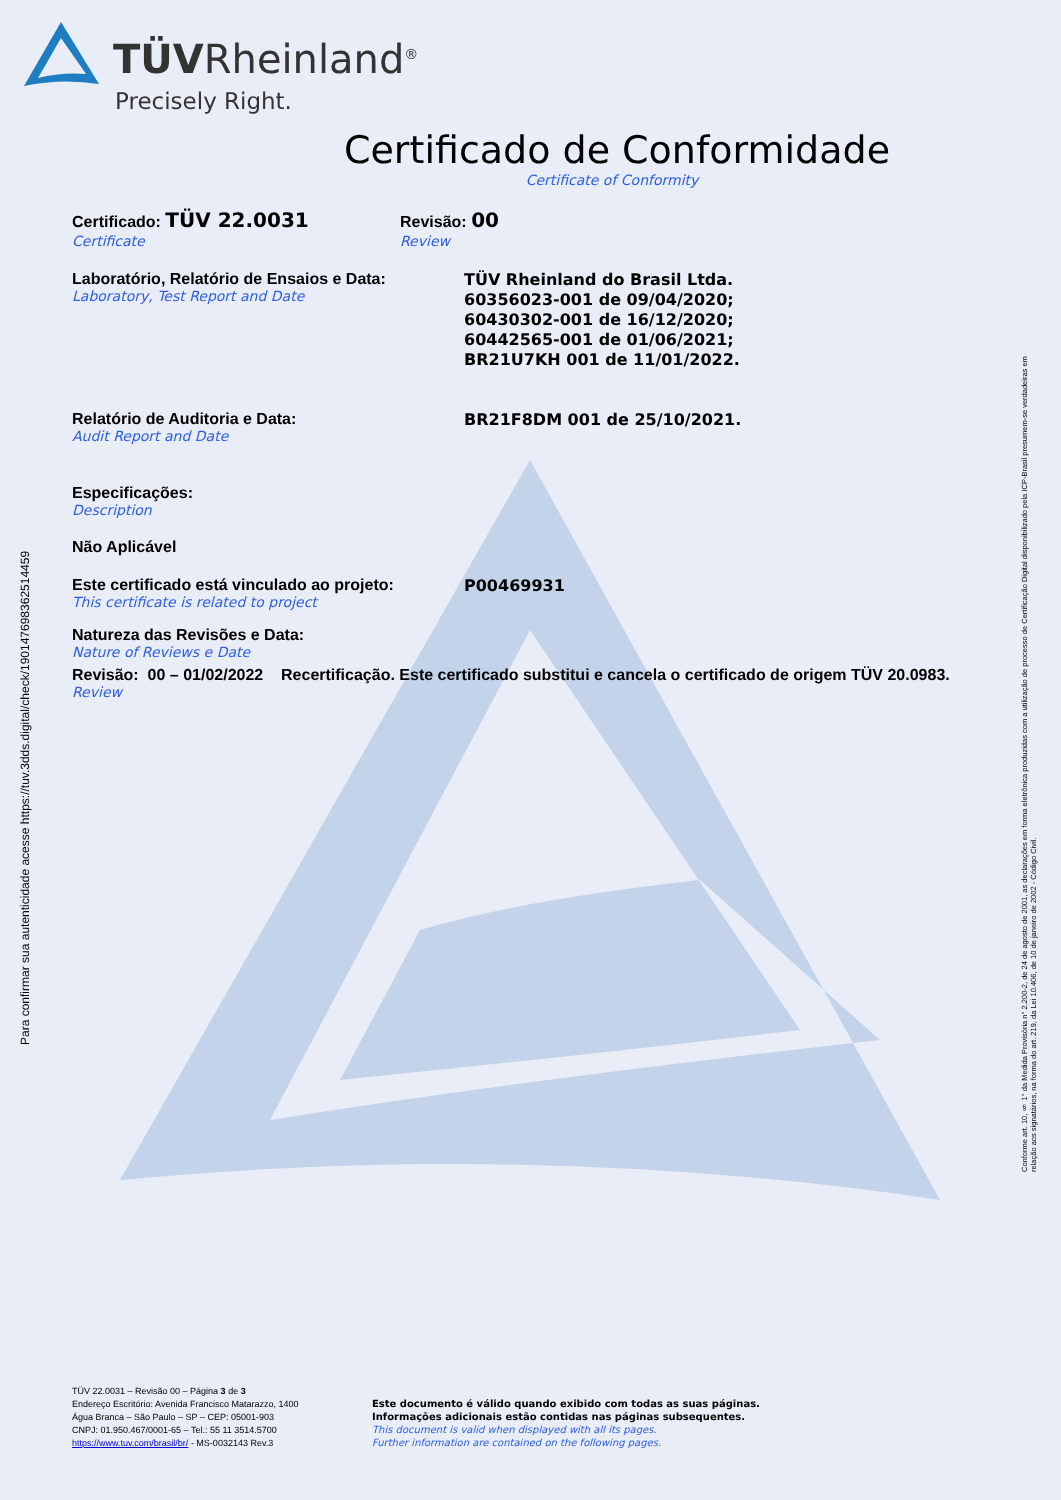TÜVRheinland<sup>®</sup>
Precisely Right.
Certificado de Conformidade
Certificate of Conformity
Certificado: TÜV 22.0031
Certificate
Revisão: 00
Review
Laboratório, Relatório de Ensaios e Data:
Laboratory, Test Report and Date
TÜV Rheinland do Brasil Ltda.
60356023-001 de 09/04/2020;
60430302-001 de 16/12/2020;
60442565-001 de 01/06/2021;
BR21U7KH 001 de 11/01/2022.
Relatório de Auditoria e Data:
Audit Report and Date
BR21F8DM 001 de 25/10/2021.
Especificações:
Description
Não Aplicável
Este certificado está vinculado ao projeto:
This certificate is related to project
P00469931
Natureza das Revisões e Data:
Nature of Reviews e Date
Revisão: 00 – 01/02/2022 Recertificação. Este certificado substitui e cancela o certificado de origem TÜV 20.0983.
Review
Para confirmar sua autenticidade acesse https://tuv.3dds.digital/check/19014769836251445­9
Conforme art. 10, § 1° da Medida Provisória n° 2.200-2, de 24 de agosto de 2001, as declarações em forma eletrônica produzidas com a utilização de processo de Certificação Digital disponibilizado pela ICP-Brasil presumem-se verdadeiras em relação aos signatários, na forma do art. 219, da Lei 10.406, de 10 de janeiro de 2002 - Código Civil.
TÜV 22.0031 – Revisão 00 – Página 3 de 3
Endereço Escritório: Avenida Francisco Matarazzo, 1400
Água Branca – São Paulo – SP – CEP: 05001-903
CNPJ: 01.950.467/0001-65 – Tel.: 55 11 3514.5700
https://www.tuv.com/brasil/br/ - MS-0032143 Rev.3
Este documento é válido quando exibido com todas as suas páginas.
Informações adicionais estão contidas nas páginas subsequentes.
This document is valid when displayed with all its pages.
Further information are contained on the following pages.